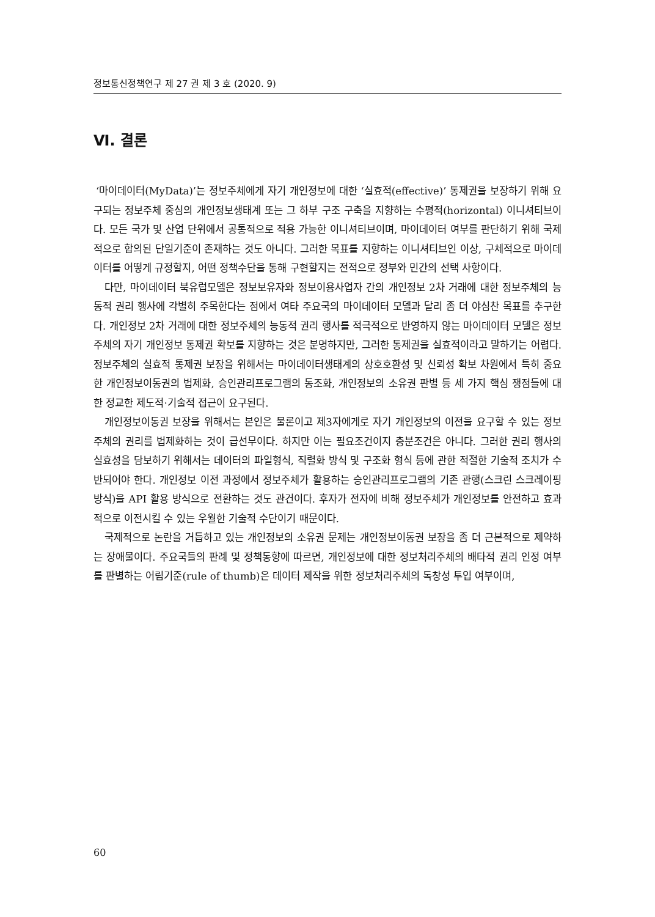정보통신정책연구 제 27 권 제 3 호 (2020. 9)
Ⅵ. 결론
‘마이데이터(MyData)’는 정보주체에게 자기 개인정보에 대한 ‘실효적(effective)’ 통제권을 보장하기 위해 요구되는 정보주체 중심의 개인정보생태계 또는 그 하부 구조 구축을 지향하는 수평적(horizontal) 이니셔티브이다. 모든 국가 및 산업 단위에서 공통적으로 적용 가능한 이니셔티브이며, 마이데이터 여부를 판단하기 위해 국제적으로 합의된 단일기준이 존재하는 것도 아니다. 그러한 목표를 지향하는 이니셔티브인 이상, 구체적으로 마이데이터를 어떻게 규정할지, 어떤 정책수단을 통해 구현할지는 전적으로 정부와 민간의 선택 사항이다.
다만, 마이데이터 북유럽모델은 정보보유자와 정보이용사업자 간의 개인정보 2차 거래에 대한 정보주체의 능동적 권리 행사에 각별히 주목한다는 점에서 여타 주요국의 마이데이터 모델과 달리 좀 더 야심찬 목표를 추구한다. 개인정보 2차 거래에 대한 정보주체의 능동적 권리 행사를 적극적으로 반영하지 않는 마이데이터 모델은 정보주체의 자기 개인정보 통제권 확보를 지향하는 것은 분명하지만, 그러한 통제권을 실효적이라고 말하기는 어렵다. 정보주체의 실효적 통제권 보장을 위해서는 마이데이터생태계의 상호호환성 및 신뢰성 확보 차원에서 특히 중요한 개인정보이동권의 법제화, 승인관리프로그램의 동조화, 개인정보의 소유권 판별 등 세 가지 핵심 쟁점들에 대한 정교한 제도적·기술적 접근이 요구된다.
개인정보이동권 보장을 위해서는 본인은 물론이고 제3자에게로 자기 개인정보의 이전을 요구할 수 있는 정보주체의 권리를 법제화하는 것이 급선무이다. 하지만 이는 필요조건이지 충분조건은 아니다. 그러한 권리 행사의 실효성을 담보하기 위해서는 데이터의 파일형식, 직렬화 방식 및 구조화 형식 등에 관한 적절한 기술적 조치가 수반되어야 한다. 개인정보 이전 과정에서 정보주체가 활용하는 승인관리프로그램의 기존 관행(스크린 스크레이핑 방식)을 API 활용 방식으로 전환하는 것도 관건이다. 후자가 전자에 비해 정보주체가 개인정보를 안전하고 효과적으로 이전시킬 수 있는 우월한 기술적 수단이기 때문이다.
국제적으로 논란을 거듭하고 있는 개인정보의 소유권 문제는 개인정보이동권 보장을 좀 더 근본적으로 제약하는 장애물이다. 주요국들의 판례 및 정책동향에 따르면, 개인정보에 대한 정보처리주체의 배타적 권리 인정 여부를 판별하는 어림기준(rule of thumb)은 데이터 제작을 위한 정보처리주체의 독창성 투입 여부이며,
60